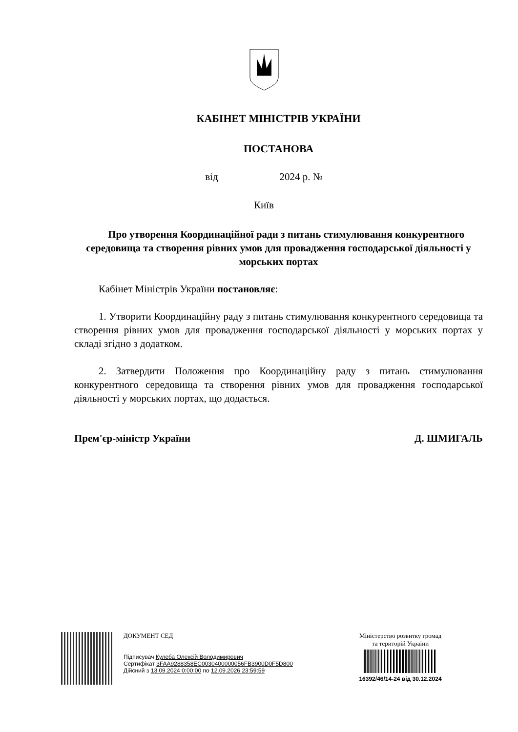КАБІНЕТ МІНІСТРІВ УКРАЇНИ
ПОСТАНОВА
від 2024 р. №
Київ
Про утворення Координаційної ради з питань стимулювання конкурентного середовища та створення рівних умов для провадження господарської діяльності у морських портах
Кабінет Міністрів України постановляє:
1. Утворити Координаційну раду з питань стимулювання конкурентного середовища та створення рівних умов для провадження господарської діяльності у морських портах у складі згідно з додатком.
2. Затвердити Положення про Координаційну раду з питань стимулювання конкурентного середовища та створення рівних умов для провадження господарської діяльності у морських портах, що додається.
Прем'єр-міністр України Д. ШМИГАЛЬ
ДОКУМЕНТ СЕД
Підписувач Кулеба Олексій Володимирович
Сертифікат 3FAA9288358EC0030400000056FB3900D0F5D800
Дійсний з 13.09.2024 0:00:00 по 12.09.2026 23:59:59
Міністерство розвитку громад
та територій України
16392/46/14-24 від 30.12.2024